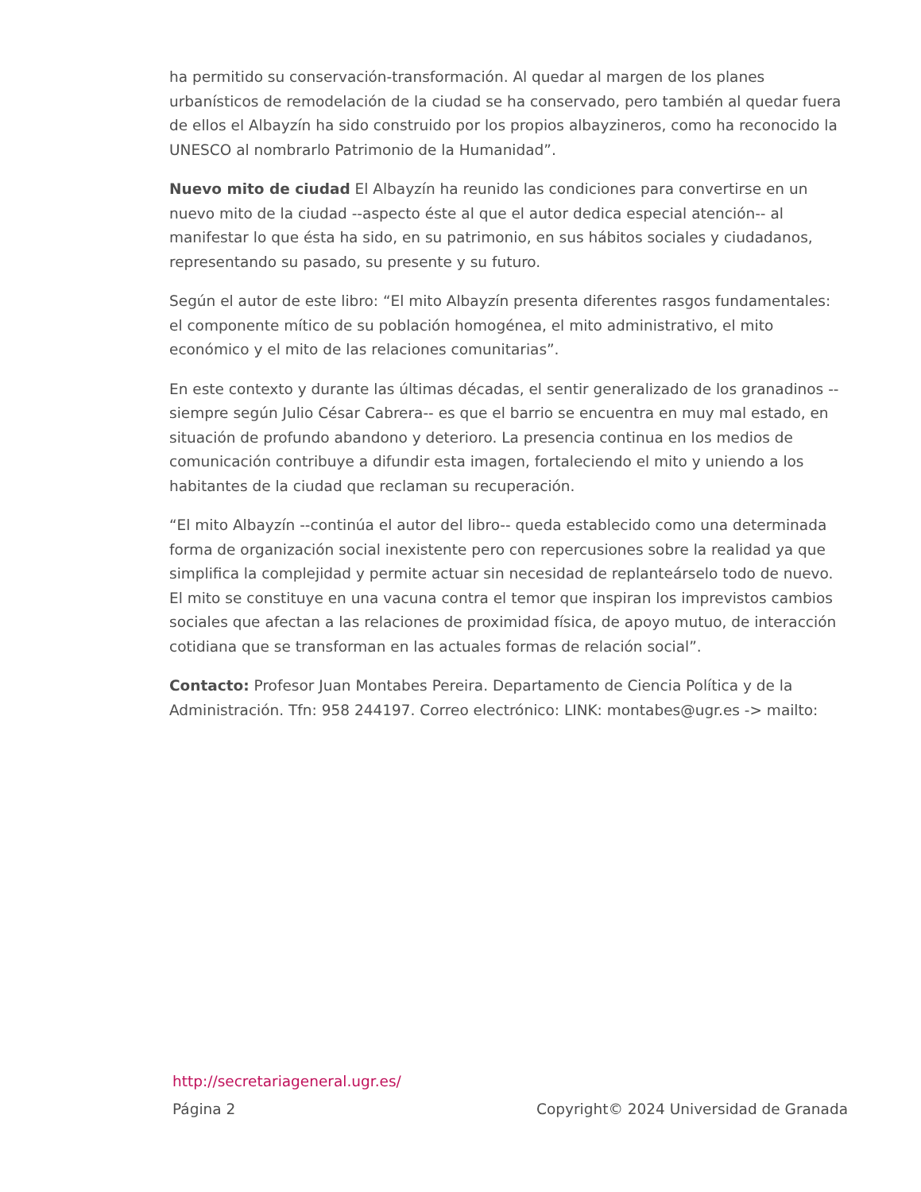ha permitido su conservación-transformación. Al quedar al margen de los planes urbanísticos de remodelación de la ciudad se ha conservado, pero también al quedar fuera de ellos el Albayzín ha sido construido por los propios albayzineros, como ha reconocido la UNESCO al nombrarlo Patrimonio de la Humanidad”.
Nuevo mito de ciudad El Albayzín ha reunido las condiciones para convertirse en un nuevo mito de la ciudad --aspecto éste al que el autor dedica especial atención-- al manifestar lo que ésta ha sido, en su patrimonio, en sus hábitos sociales y ciudadanos, representando su pasado, su presente y su futuro.
Según el autor de este libro: “El mito Albayzín presenta diferentes rasgos fundamentales: el componente mítico de su población homogénea, el mito administrativo, el mito económico y el mito de las relaciones comunitarias”.
En este contexto y durante las últimas décadas, el sentir generalizado de los granadinos --siempre según Julio César Cabrera-- es que el barrio se encuentra en muy mal estado, en situación de profundo abandono y deterioro. La presencia continua en los medios de comunicación contribuye a difundir esta imagen, fortaleciendo el mito y uniendo a los habitantes de la ciudad que reclaman su recuperación.
“El mito Albayzín --continúa el autor del libro-- queda establecido como una determinada forma de organización social inexistente pero con repercusiones sobre la realidad ya que simplifica la complejidad y permite actuar sin necesidad de replanteárselo todo de nuevo. El mito se constituye en una vacuna contra el temor que inspiran los imprevistos cambios sociales que afectan a las relaciones de proximidad física, de apoyo mutuo, de interacción cotidiana que se transforman en las actuales formas de relación social”.
Contacto: Profesor Juan Montabes Pereira. Departamento de Ciencia Política y de la Administración. Tfn: 958 244197. Correo electrónico: LINK: montabes@ugr.es -> mailto:
http://secretariageneral.ugr.es/
Página 2 Copyright© 2024 Universidad de Granada